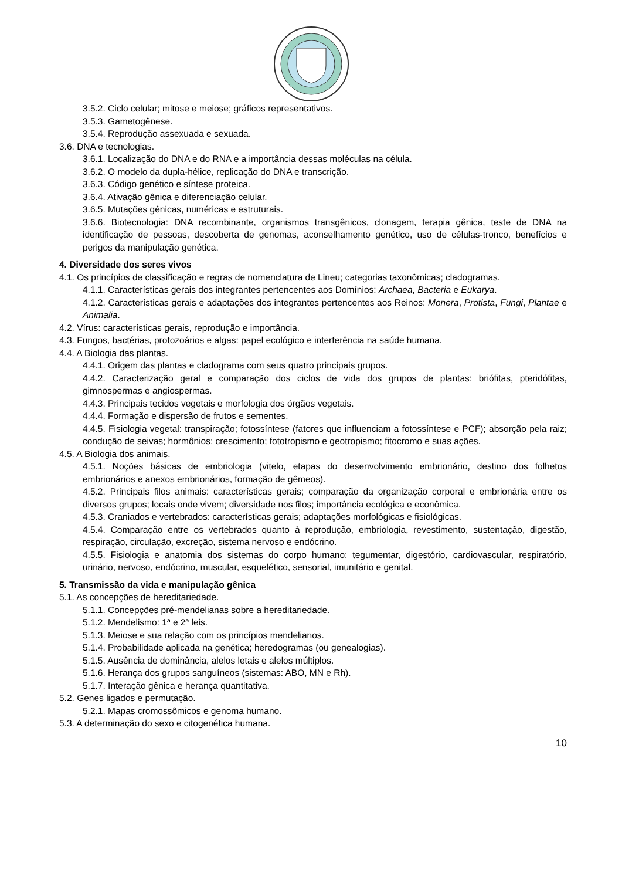3.5.2. Ciclo celular; mitose e meiose; gráficos representativos.
3.5.3. Gametogênese.
3.5.4. Reprodução assexuada e sexuada.
3.6. DNA e tecnologias.
3.6.1. Localização do DNA e do RNA e a importância dessas moléculas na célula.
3.6.2. O modelo da dupla-hélice, replicação do DNA e transcrição.
3.6.3. Código genético e síntese proteica.
3.6.4. Ativação gênica e diferenciação celular.
3.6.5. Mutações gênicas, numéricas e estruturais.
3.6.6. Biotecnologia: DNA recombinante, organismos transgênicos, clonagem, terapia gênica, teste de DNA na identificação de pessoas, descoberta de genomas, aconselhamento genético, uso de células-tronco, benefícios e perigos da manipulação genética.
4. Diversidade dos seres vivos
4.1. Os princípios de classificação e regras de nomenclatura de Lineu; categorias taxonômicas; cladogramas.
4.1.1. Características gerais dos integrantes pertencentes aos Domínios: Archaea, Bacteria e Eukarya.
4.1.2. Características gerais e adaptações dos integrantes pertencentes aos Reinos: Monera, Protista, Fungi, Plantae e Animalia.
4.2. Vírus: características gerais, reprodução e importância.
4.3. Fungos, bactérias, protozoários e algas: papel ecológico e interferência na saúde humana.
4.4. A Biologia das plantas.
4.4.1. Origem das plantas e cladograma com seus quatro principais grupos.
4.4.2. Caracterização geral e comparação dos ciclos de vida dos grupos de plantas: briófitas, pteridófitas, gimnospermas e angiospermas.
4.4.3. Principais tecidos vegetais e morfologia dos órgãos vegetais.
4.4.4. Formação e dispersão de frutos e sementes.
4.4.5. Fisiologia vegetal: transpiração; fotossíntese (fatores que influenciam a fotossíntese e PCF); absorção pela raiz; condução de seivas; hormônios; crescimento; fototropismo e geotropismo; fitocromo e suas ações.
4.5. A Biologia dos animais.
4.5.1. Noções básicas de embriologia (vitelo, etapas do desenvolvimento embrionário, destino dos folhetos embrionários e anexos embrionários, formação de gêmeos).
4.5.2. Principais filos animais: características gerais; comparação da organização corporal e embrionária entre os diversos grupos; locais onde vivem; diversidade nos filos; importância ecológica e econômica.
4.5.3. Craniados e vertebrados: características gerais; adaptações morfológicas e fisiológicas.
4.5.4. Comparação entre os vertebrados quanto à reprodução, embriologia, revestimento, sustentação, digestão, respiração, circulação, excreção, sistema nervoso e endócrino.
4.5.5. Fisiologia e anatomia dos sistemas do corpo humano: tegumentar, digestório, cardiovascular, respiratório, urinário, nervoso, endócrino, muscular, esquelético, sensorial, imunitário e genital.
5. Transmissão da vida e manipulação gênica
5.1. As concepções de hereditariedade.
5.1.1. Concepções pré-mendelianas sobre a hereditariedade.
5.1.2. Mendelismo: 1ª e 2ª leis.
5.1.3. Meiose e sua relação com os princípios mendelianos.
5.1.4. Probabilidade aplicada na genética; heredogramas (ou genealogias).
5.1.5. Ausência de dominância, alelos letais e alelos múltiplos.
5.1.6. Herança dos grupos sanguíneos (sistemas: ABO, MN e Rh).
5.1.7. Interação gênica e herança quantitativa.
5.2. Genes ligados e permutação.
5.2.1. Mapas cromossômicos e genoma humano.
5.3. A determinação do sexo e citogenética humana.
10